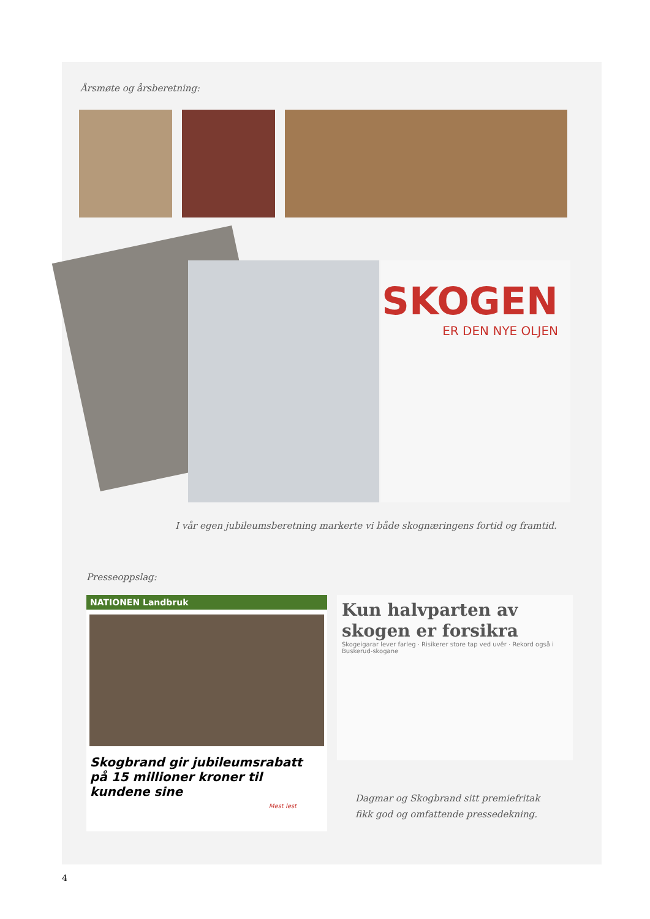Årsmøte og årsberetning:
SKOGEN
ER DEN NYE OLJEN
I vår egen jubileumsberetning markerte vi både skognæringens fortid og framtid.
Presseoppslag:
NATIONEN Landbruk
Skogbrand gir jubileumsrabatt på 15 millioner kroner til kundene sine
Mest lest
Kun halvparten av skogen er forsikra
Skogeigarar lever farleg · Risikerer store tap ved uvêr · Rekord også i Buskerud-skogane
Dagmar og Skogbrand sitt premiefritak
fikk god og omfattende pressedekning.
4